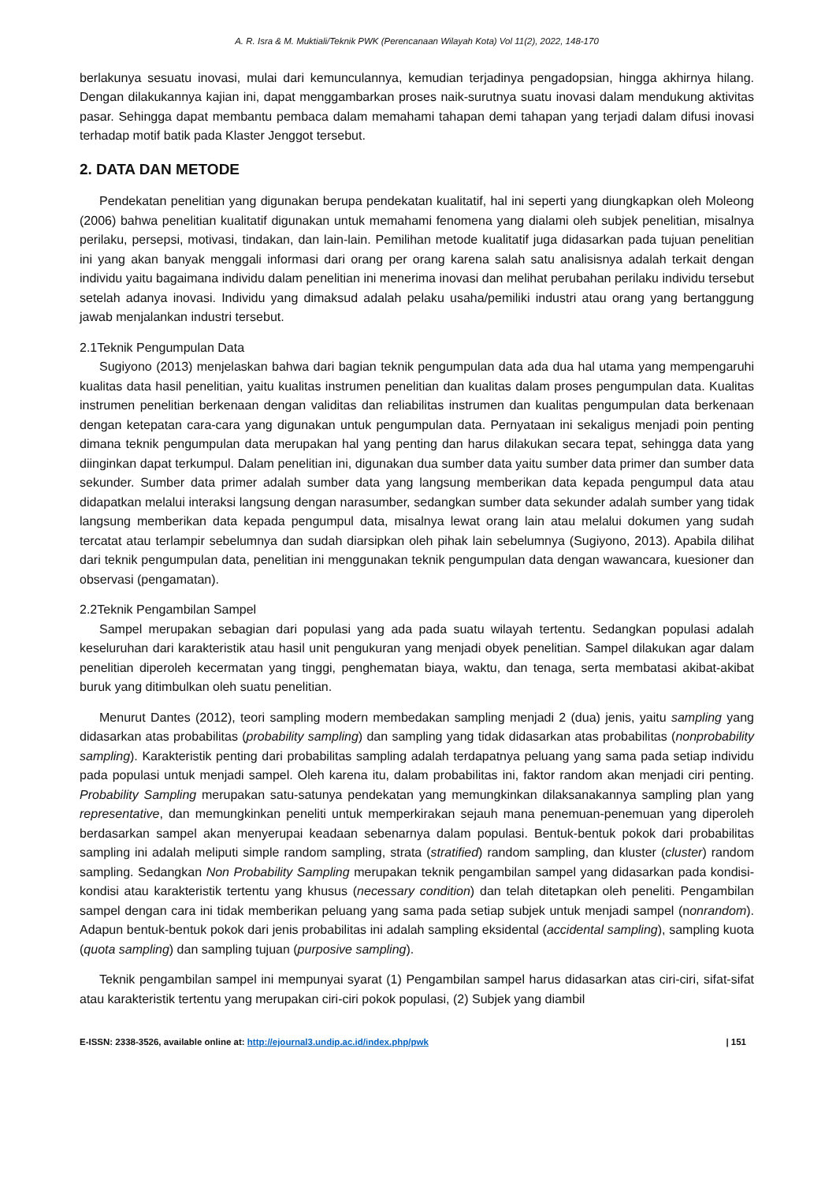A. R. Isra & M. Muktiali/Teknik PWK (Perencanaan Wilayah Kota) Vol 11(2), 2022, 148-170
berlakunya sesuatu inovasi, mulai dari kemunculannya, kemudian terjadinya pengadopsian, hingga akhirnya hilang. Dengan dilakukannya kajian ini, dapat menggambarkan proses naik-surutnya suatu inovasi dalam mendukung aktivitas pasar. Sehingga dapat membantu pembaca dalam memahami tahapan demi tahapan yang terjadi dalam difusi inovasi terhadap motif batik pada Klaster Jenggot tersebut.
2. DATA DAN METODE
Pendekatan penelitian yang digunakan berupa pendekatan kualitatif, hal ini seperti yang diungkapkan oleh Moleong (2006) bahwa penelitian kualitatif digunakan untuk memahami fenomena yang dialami oleh subjek penelitian, misalnya perilaku, persepsi, motivasi, tindakan, dan lain-lain. Pemilihan metode kualitatif juga didasarkan pada tujuan penelitian ini yang akan banyak menggali informasi dari orang per orang karena salah satu analisisnya adalah terkait dengan individu yaitu bagaimana individu dalam penelitian ini menerima inovasi dan melihat perubahan perilaku individu tersebut setelah adanya inovasi. Individu yang dimaksud adalah pelaku usaha/pemiliki industri atau orang yang bertanggung jawab menjalankan industri tersebut.
2.1Teknik Pengumpulan Data
Sugiyono (2013) menjelaskan bahwa dari bagian teknik pengumpulan data ada dua hal utama yang mempengaruhi kualitas data hasil penelitian, yaitu kualitas instrumen penelitian dan kualitas dalam proses pengumpulan data. Kualitas instrumen penelitian berkenaan dengan validitas dan reliabilitas instrumen dan kualitas pengumpulan data berkenaan dengan ketepatan cara-cara yang digunakan untuk pengumpulan data. Pernyataan ini sekaligus menjadi poin penting dimana teknik pengumpulan data merupakan hal yang penting dan harus dilakukan secara tepat, sehingga data yang diinginkan dapat terkumpul. Dalam penelitian ini, digunakan dua sumber data yaitu sumber data primer dan sumber data sekunder. Sumber data primer adalah sumber data yang langsung memberikan data kepada pengumpul data atau didapatkan melalui interaksi langsung dengan narasumber, sedangkan sumber data sekunder adalah sumber yang tidak langsung memberikan data kepada pengumpul data, misalnya lewat orang lain atau melalui dokumen yang sudah tercatat atau terlampir sebelumnya dan sudah diarsipkan oleh pihak lain sebelumnya (Sugiyono, 2013). Apabila dilihat dari teknik pengumpulan data, penelitian ini menggunakan teknik pengumpulan data dengan wawancara, kuesioner dan observasi (pengamatan).
2.2Teknik Pengambilan Sampel
Sampel merupakan sebagian dari populasi yang ada pada suatu wilayah tertentu. Sedangkan populasi adalah keseluruhan dari karakteristik atau hasil unit pengukuran yang menjadi obyek penelitian. Sampel dilakukan agar dalam penelitian diperoleh kecermatan yang tinggi, penghematan biaya, waktu, dan tenaga, serta membatasi akibat-akibat buruk yang ditimbulkan oleh suatu penelitian.
Menurut Dantes (2012), teori sampling modern membedakan sampling menjadi 2 (dua) jenis, yaitu sampling yang didasarkan atas probabilitas (probability sampling) dan sampling yang tidak didasarkan atas probabilitas (nonprobability sampling). Karakteristik penting dari probabilitas sampling adalah terdapatnya peluang yang sama pada setiap individu pada populasi untuk menjadi sampel. Oleh karena itu, dalam probabilitas ini, faktor random akan menjadi ciri penting. Probability Sampling merupakan satu-satunya pendekatan yang memungkinkan dilaksanakannya sampling plan yang representative, dan memungkinkan peneliti untuk memperkirakan sejauh mana penemuan-penemuan yang diperoleh berdasarkan sampel akan menyerupai keadaan sebenarnya dalam populasi. Bentuk-bentuk pokok dari probabilitas sampling ini adalah meliputi simple random sampling, strata (stratified) random sampling, dan kluster (cluster) random sampling. Sedangkan Non Probability Sampling merupakan teknik pengambilan sampel yang didasarkan pada kondisi-kondisi atau karakteristik tertentu yang khusus (necessary condition) dan telah ditetapkan oleh peneliti. Pengambilan sampel dengan cara ini tidak memberikan peluang yang sama pada setiap subjek untuk menjadi sampel (nonrandom). Adapun bentuk-bentuk pokok dari jenis probabilitas ini adalah sampling eksidental (accidental sampling), sampling kuota (quota sampling) dan sampling tujuan (purposive sampling).
Teknik pengambilan sampel ini mempunyai syarat (1) Pengambilan sampel harus didasarkan atas ciri-ciri, sifat-sifat atau karakteristik tertentu yang merupakan ciri-ciri pokok populasi, (2) Subjek yang diambil
E-ISSN: 2338-3526, available online at: http://ejournal3.undip.ac.id/index.php/pwk | 151